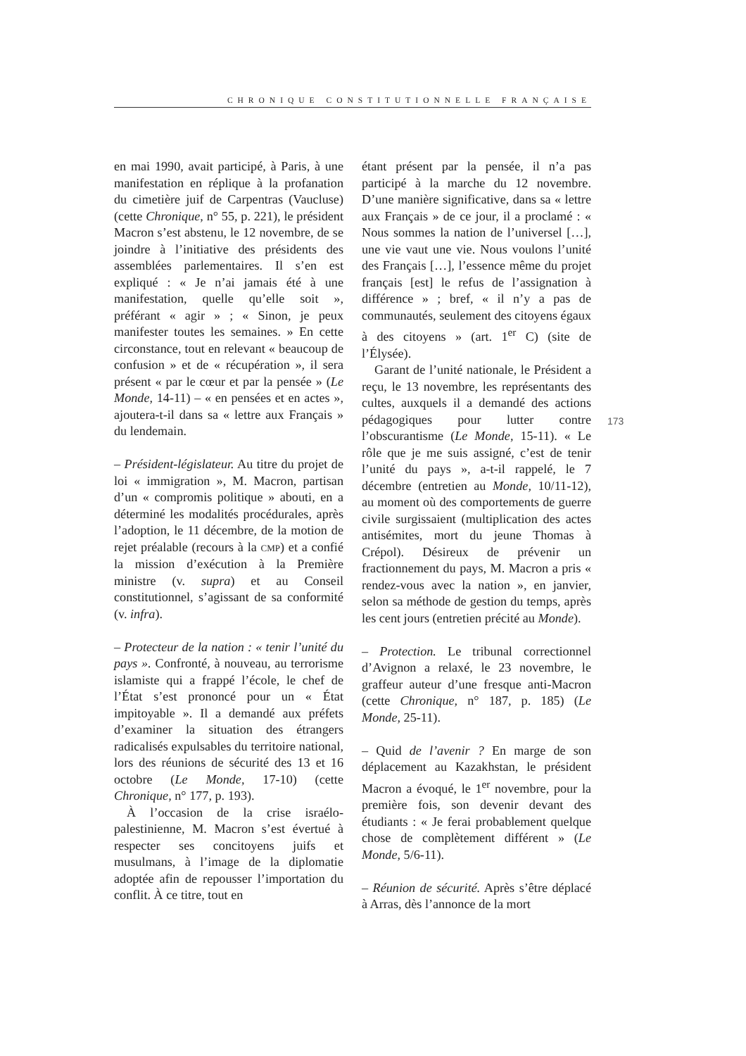CHRONIQUE CONSTITUTIONNELLE FRANÇAISE
en mai 1990, avait participé, à Paris, à une manifestation en réplique à la profanation du cimetière juif de Carpentras (Vaucluse) (cette Chronique, n° 55, p. 221), le président Macron s’est abstenu, le 12 novembre, de se joindre à l’initiative des présidents des assemblées parlementaires. Il s’en est expliqué : « Je n’ai jamais été à une manifestation, quelle qu’elle soit », préférant « agir » ; « Sinon, je peux manifester toutes les semaines. » En cette circonstance, tout en relevant « beaucoup de confusion » et de « récupération », il sera présent « par le cœur et par la pensée » (Le Monde, 14-11) – « en pensées et en actes », ajoutera-t-il dans sa « lettre aux Français » du lendemain.
– Président-législateur. Au titre du projet de loi « immigration », M. Macron, partisan d’un « compromis politique » abouti, en a déterminé les modalités procédurales, après l’adoption, le 11 décembre, de la motion de rejet préalable (recours à la CMP) et a confié la mission d’exécution à la Première ministre (v. supra) et au Conseil constitutionnel, s’agissant de sa conformité (v. infra).
– Protecteur de la nation : « tenir l’unité du pays ». Confronté, à nouveau, au terrorisme islamiste qui a frappé l’école, le chef de l’État s’est prononcé pour un « État impitoyable ». Il a demandé aux préfets d’examiner la situation des étrangers radicalisés expulsables du territoire national, lors des réunions de sécurité des 13 et 16 octobre (Le Monde, 17-10) (cette Chronique, n° 177, p. 193).
À l’occasion de la crise israélo-palestinienne, M. Macron s’est évertué à respecter ses concitoyens juifs et musulmans, à l’image de la diplomatie adoptée afin de repousser l’importation du conflit. À ce titre, tout en
étant présent par la pensée, il n’a pas participé à la marche du 12 novembre. D’une manière significative, dans sa « lettre aux Français » de ce jour, il a proclamé : « Nous sommes la nation de l’universel […], une vie vaut une vie. Nous voulons l’unité des Français […], l’essence même du projet français [est] le refus de l’assignation à différence » ; bref, « il n’y a pas de communautés, seulement des citoyens égaux à des citoyens » (art. 1<sup>er</sup> C) (site de l’Élysée).
Garant de l’unité nationale, le Président a reçu, le 13 novembre, les représentants des cultes, auxquels il a demandé des actions pédagogiques pour lutter contre l’obscurantisme (Le Monde, 15-11). « Le rôle que je me suis assigné, c’est de tenir l’unité du pays », a-t-il rappelé, le 7 décembre (entretien au Monde, 10/11-12), au moment où des comportements de guerre civile surgissaient (multiplication des actes antisémites, mort du jeune Thomas à Crépol). Désireux de prévenir un fractionnement du pays, M. Macron a pris « rendez-vous avec la nation », en janvier, selon sa méthode de gestion du temps, après les cent jours (entretien précité au Monde).
– Protection. Le tribunal correctionnel d’Avignon a relaxé, le 23 novembre, le graffeur auteur d’une fresque anti-Macron (cette Chronique, n° 187, p. 185) (Le Monde, 25-11).
– Quid de l’avenir ? En marge de son déplacement au Kazakhstan, le président Macron a évoqué, le 1<sup>er</sup> novembre, pour la première fois, son devenir devant des étudiants : « Je ferai probablement quelque chose de complètement différent » (Le Monde, 5/6-11).
– Réunion de sécurité. Après s’être déplacé à Arras, dès l’annonce de la mort
173